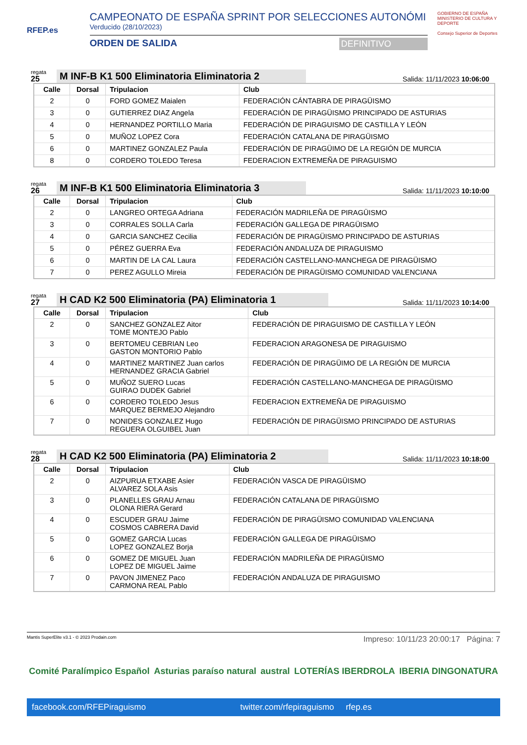RFEP.es
CAMPEONATO DE ESPAÑA SPRINT POR SELECCIONES AUTONÓMI
Verducido (28/10/2023)
ORDEN DE SALIDA DEFINITIVO
GOBIERNO DE ESPAÑA MINISTERIO DE CULTURA Y DEPORTE
Consejo Superior de Deportes
regata
25
M INF-B K1 500 Eliminatoria Eliminatoria 2
Salida: 11/11/2023 10:06:00
| Calle | Dorsal | Tripulacion | Club |
| --- | --- | --- | --- |
| 2 | 0 | FORD GOMEZ Maialen | FEDERACIÓN CÁNTABRA DE PIRAGÜISMO |
| 3 | 0 | GUTIERREZ DIAZ Angela | FEDERACIÓN DE PIRAGÜISMO PRINCIPADO DE ASTURIAS |
| 4 | 0 | HERNANDEZ PORTILLO Maria | FEDERACIÓN DE PIRAGUISMO DE CASTILLA Y LEÓN |
| 5 | 0 | MUÑOZ LOPEZ Cora | FEDERACIÓN CATALANA DE PIRAGÜISMO |
| 6 | 0 | MARTINEZ GONZALEZ Paula | FEDERACIÓN DE PIRAGÜIMO DE LA REGIÓN DE MURCIA |
| 8 | 0 | CORDERO TOLEDO Teresa | FEDERACION EXTREMEÑA DE PIRAGUISMO |
regata
26
M INF-B K1 500 Eliminatoria Eliminatoria 3
Salida: 11/11/2023 10:10:00
| Calle | Dorsal | Tripulacion | Club |
| --- | --- | --- | --- |
| 2 | 0 | LANGREO ORTEGA Adriana | FEDERACIÓN MADRILEÑA DE PIRAGÜISMO |
| 3 | 0 | CORRALES SOLLA Carla | FEDERACIÓN GALLEGA DE PIRAGÜISMO |
| 4 | 0 | GARCIA SANCHEZ Cecilia | FEDERACIÓN DE PIRAGÜISMO PRINCIPADO DE ASTURIAS |
| 5 | 0 | PÉREZ GUERRA Eva | FEDERACIÓN ANDALUZA DE PIRAGUISMO |
| 6 | 0 | MARTIN DE LA CAL Laura | FEDERACIÓN CASTELLANO-MANCHEGA DE PIRAGÜISMO |
| 7 | 0 | PEREZ AGULLO Mireia | FEDERACIÓN DE PIRAGÜISMO COMUNIDAD VALENCIANA |
regata
27
H CAD K2 500 Eliminatoria (PA) Eliminatoria 1
Salida: 11/11/2023 10:14:00
| Calle | Dorsal | Tripulacion | Club |
| --- | --- | --- | --- |
| 2 | 0 | SANCHEZ GONZALEZ Aitor TOME MONTEJO Pablo | FEDERACIÓN DE PIRAGUISMO DE CASTILLA Y LEÓN |
| 3 | 0 | BERTOMEU CEBRIAN Leo GASTON MONTORIO Pablo | FEDERACION ARAGONESA DE PIRAGUISMO |
| 4 | 0 | MARTINEZ MARTINEZ Juan carlos HERNANDEZ GRACIA Gabriel | FEDERACIÓN DE PIRAGÜIMO DE LA REGIÓN DE MURCIA |
| 5 | 0 | MUÑOZ SUERO Lucas GUIRAO DUDEK Gabriel | FEDERACIÓN CASTELLANO-MANCHEGA DE PIRAGÜISMO |
| 6 | 0 | CORDERO TOLEDO Jesus MARQUEZ BERMEJO Alejandro | FEDERACION EXTREMEÑA DE PIRAGUISMO |
| 7 | 0 | NONIDES GONZALEZ Hugo REGUERA OLGUIBEL Juan | FEDERACIÓN DE PIRAGÜISMO PRINCIPADO DE ASTURIAS |
regata
28
H CAD K2 500 Eliminatoria (PA) Eliminatoria 2
Salida: 11/11/2023 10:18:00
| Calle | Dorsal | Tripulacion | Club |
| --- | --- | --- | --- |
| 2 | 0 | AIZPURUA ETXABE Asier ALVAREZ SOLA Asis | FEDERACIÓN VASCA DE PIRAGÜISMO |
| 3 | 0 | PLANELLES GRAU Arnau OLONA RIERA Gerard | FEDERACIÓN CATALANA DE PIRAGÜISMO |
| 4 | 0 | ESCUDER GRAU Jaime COSMOS CABRERA David | FEDERACIÓN DE PIRAGÜISMO COMUNIDAD VALENCIANA |
| 5 | 0 | GOMEZ GARCIA Lucas LOPEZ GONZALEZ Borja | FEDERACIÓN GALLEGA DE PIRAGÜISMO |
| 6 | 0 | GOMEZ DE MIGUEL Juan LOPEZ DE MIGUEL Jaime | FEDERACIÓN MADRILEÑA DE PIRAGÜISMO |
| 7 | 0 | PAVON JIMENEZ Paco CARMONA REAL Pablo | FEDERACIÓN ANDALUZA DE PIRAGUISMO |
Mantis SuperElite v3.1 - © 2023 Prodain.com Impreso: 10/11/23 20:00:17 Página: 7
Comité Paralímpico Español Asturias paraíso natural austral LOTERÍAS IBERDROLA IBERIA DINGONATURA
facebook.com/RFEPiraguismo twitter.com/rfepiraguismo rfep.es